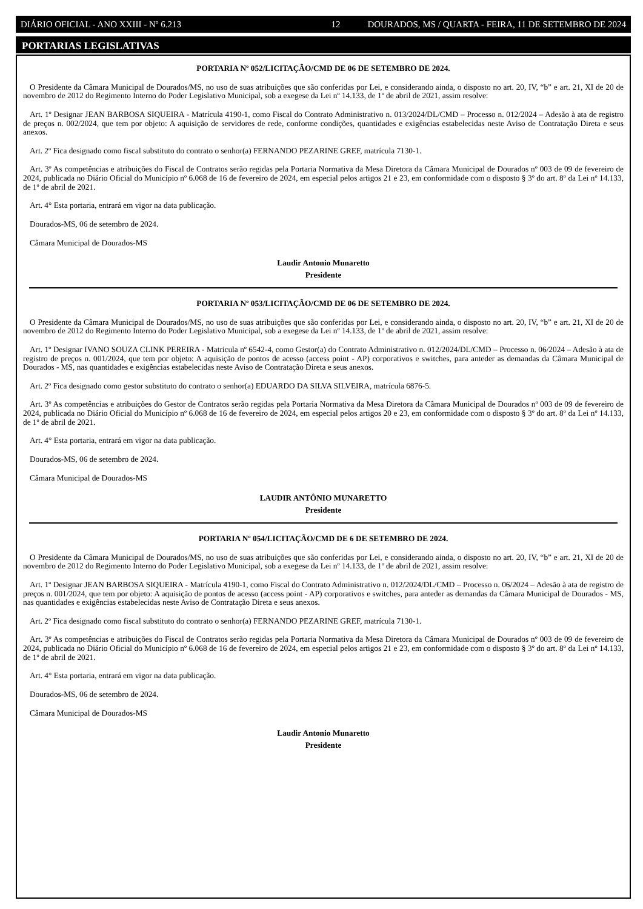DIÁRIO OFICIAL - ANO XXIII - Nº 6.213 12 DOURADOS, MS / QUARTA - FEIRA, 11 DE SETEMBRO DE 2024
PORTARIAS LEGISLATIVAS
PORTARIA Nº 052/LICITAÇÃO/CMD DE 06 DE SETEMBRO DE 2024.
O Presidente da Câmara Municipal de Dourados/MS, no uso de suas atribuições que são conferidas por Lei, e considerando ainda, o disposto no art. 20, IV, “b” e art. 21, XI de 20 de novembro de 2012 do Regimento Interno do Poder Legislativo Municipal, sob a exegese da Lei nº 14.133, de 1º de abril de 2021, assim resolve:
Art. 1º Designar JEAN BARBOSA SIQUEIRA - Matrícula 4190-1, como Fiscal do Contrato Administrativo n. 013/2024/DL/CMD – Processo n. 012/2024 – Adesão à ata de registro de preços n. 002/2024, que tem por objeto: A aquisição de servidores de rede, conforme condições, quantidades e exigências estabelecidas neste Aviso de Contratação Direta e seus anexos.
Art. 2º Fica designado como fiscal substituto do contrato o senhor(a) FERNANDO PEZARINE GREF, matrícula 7130-1.
Art. 3º As competências e atribuições do Fiscal de Contratos serão regidas pela Portaria Normativa da Mesa Diretora da Câmara Municipal de Dourados nº 003 de 09 de fevereiro de 2024, publicada no Diário Oficial do Município nº 6.068 de 16 de fevereiro de 2024, em especial pelos artigos 21 e 23, em conformidade com o disposto § 3º do art. 8º da Lei nº 14.133, de 1º de abril de 2021.
Art. 4° Esta portaria, entrará em vigor na data publicação.
Dourados-MS, 06 de setembro de 2024.
Câmara Municipal de Dourados-MS
Laudir Antonio Munaretto
Presidente
PORTARIA Nº 053/LICITAÇÃO/CMD DE 06 DE SETEMBRO DE 2024.
O Presidente da Câmara Municipal de Dourados/MS, no uso de suas atribuições que são conferidas por Lei, e considerando ainda, o disposto no art. 20, IV, “b” e art. 21, XI de 20 de novembro de 2012 do Regimento Interno do Poder Legislativo Municipal, sob a exegese da Lei nº 14.133, de 1º de abril de 2021, assim resolve:
Art. 1º Designar IVANO SOUZA CLINK PEREIRA - Matricula nº 6542-4, como Gestor(a) do Contrato Administrativo n. 012/2024/DL/CMD – Processo n. 06/2024 – Adesão à ata de registro de preços n. 001/2024, que tem por objeto: A aquisição de pontos de acesso (access point - AP) corporativos e switches, para anteder as demandas da Câmara Municipal de Dourados - MS, nas quantidades e exigências estabelecidas neste Aviso de Contratação Direta e seus anexos.
Art. 2º Fica designado como gestor substituto do contrato o senhor(a) EDUARDO DA SILVA SILVEIRA, matrícula 6876-5.
Art. 3º As competências e atribuições do Gestor de Contratos serão regidas pela Portaria Normativa da Mesa Diretora da Câmara Municipal de Dourados nº 003 de 09 de fevereiro de 2024, publicada no Diário Oficial do Município nº 6.068 de 16 de fevereiro de 2024, em especial pelos artigos 20 e 23, em conformidade com o disposto § 3º do art. 8º da Lei nº 14.133, de 1º de abril de 2021.
Art. 4° Esta portaria, entrará em vigor na data publicação.
Dourados-MS, 06 de setembro de 2024.
Câmara Municipal de Dourados-MS
LAUDIR ANTÔNIO MUNARETTO
Presidente
PORTARIA Nº 054/LICITAÇÃO/CMD DE 6 DE SETEMBRO DE 2024.
O Presidente da Câmara Municipal de Dourados/MS, no uso de suas atribuições que são conferidas por Lei, e considerando ainda, o disposto no art. 20, IV, “b” e art. 21, XI de 20 de novembro de 2012 do Regimento Interno do Poder Legislativo Municipal, sob a exegese da Lei nº 14.133, de 1º de abril de 2021, assim resolve:
Art. 1º Designar JEAN BARBOSA SIQUEIRA - Matrícula 4190-1, como Fiscal do Contrato Administrativo n. 012/2024/DL/CMD – Processo n. 06/2024 – Adesão à ata de registro de preços n. 001/2024, que tem por objeto: A aquisição de pontos de acesso (access point - AP) corporativos e switches, para anteder as demandas da Câmara Municipal de Dourados - MS, nas quantidades e exigências estabelecidas neste Aviso de Contratação Direta e seus anexos.
Art. 2º Fica designado como fiscal substituto do contrato o senhor(a) FERNANDO PEZARINE GREF, matrícula 7130-1.
Art. 3º As competências e atribuições do Fiscal de Contratos serão regidas pela Portaria Normativa da Mesa Diretora da Câmara Municipal de Dourados nº 003 de 09 de fevereiro de 2024, publicada no Diário Oficial do Município nº 6.068 de 16 de fevereiro de 2024, em especial pelos artigos 21 e 23, em conformidade com o disposto § 3º do art. 8º da Lei nº 14.133, de 1º de abril de 2021.
Art. 4° Esta portaria, entrará em vigor na data publicação.
Dourados-MS, 06 de setembro de 2024.
Câmara Municipal de Dourados-MS
Laudir Antonio Munaretto
Presidente